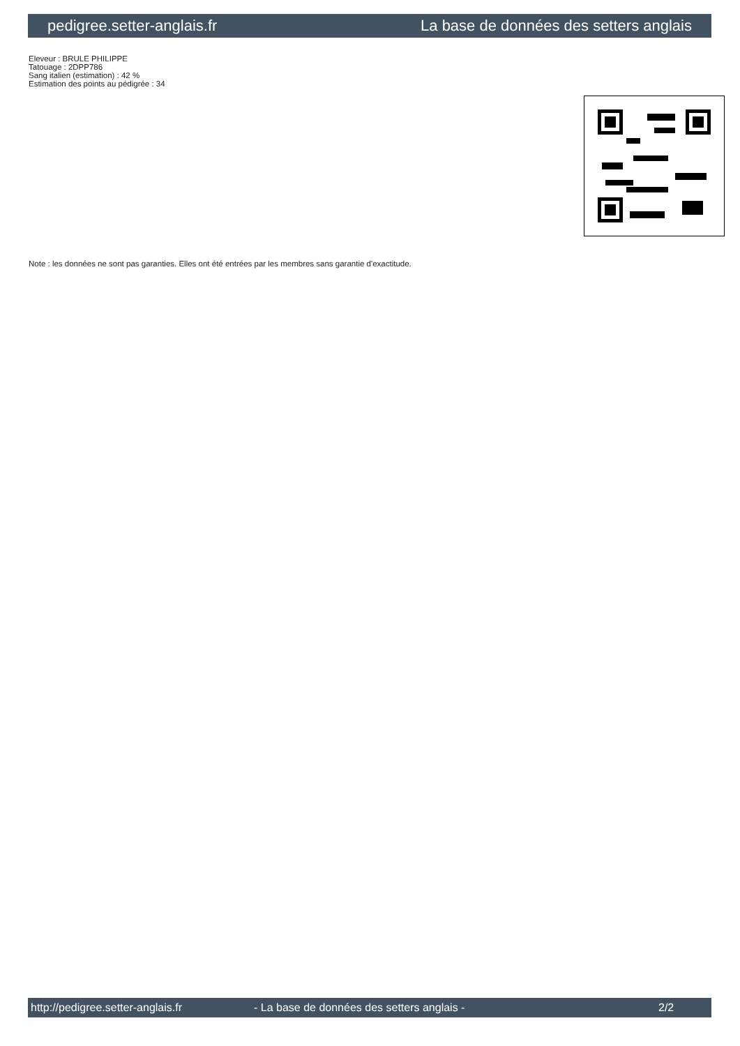pedigree.setter-anglais.fr La base de données des setters anglais
Eleveur : BRULE PHILIPPE
Tatouage : 2DPP786
Sang italien (estimation) : 42 %
Estimation des points au pédigrée : 34
Note : les données ne sont pas garanties. Elles ont été entrées par les membres sans garantie d'exactitude.
http://pedigree.setter-anglais.fr - La base de données des setters anglais - 2/2